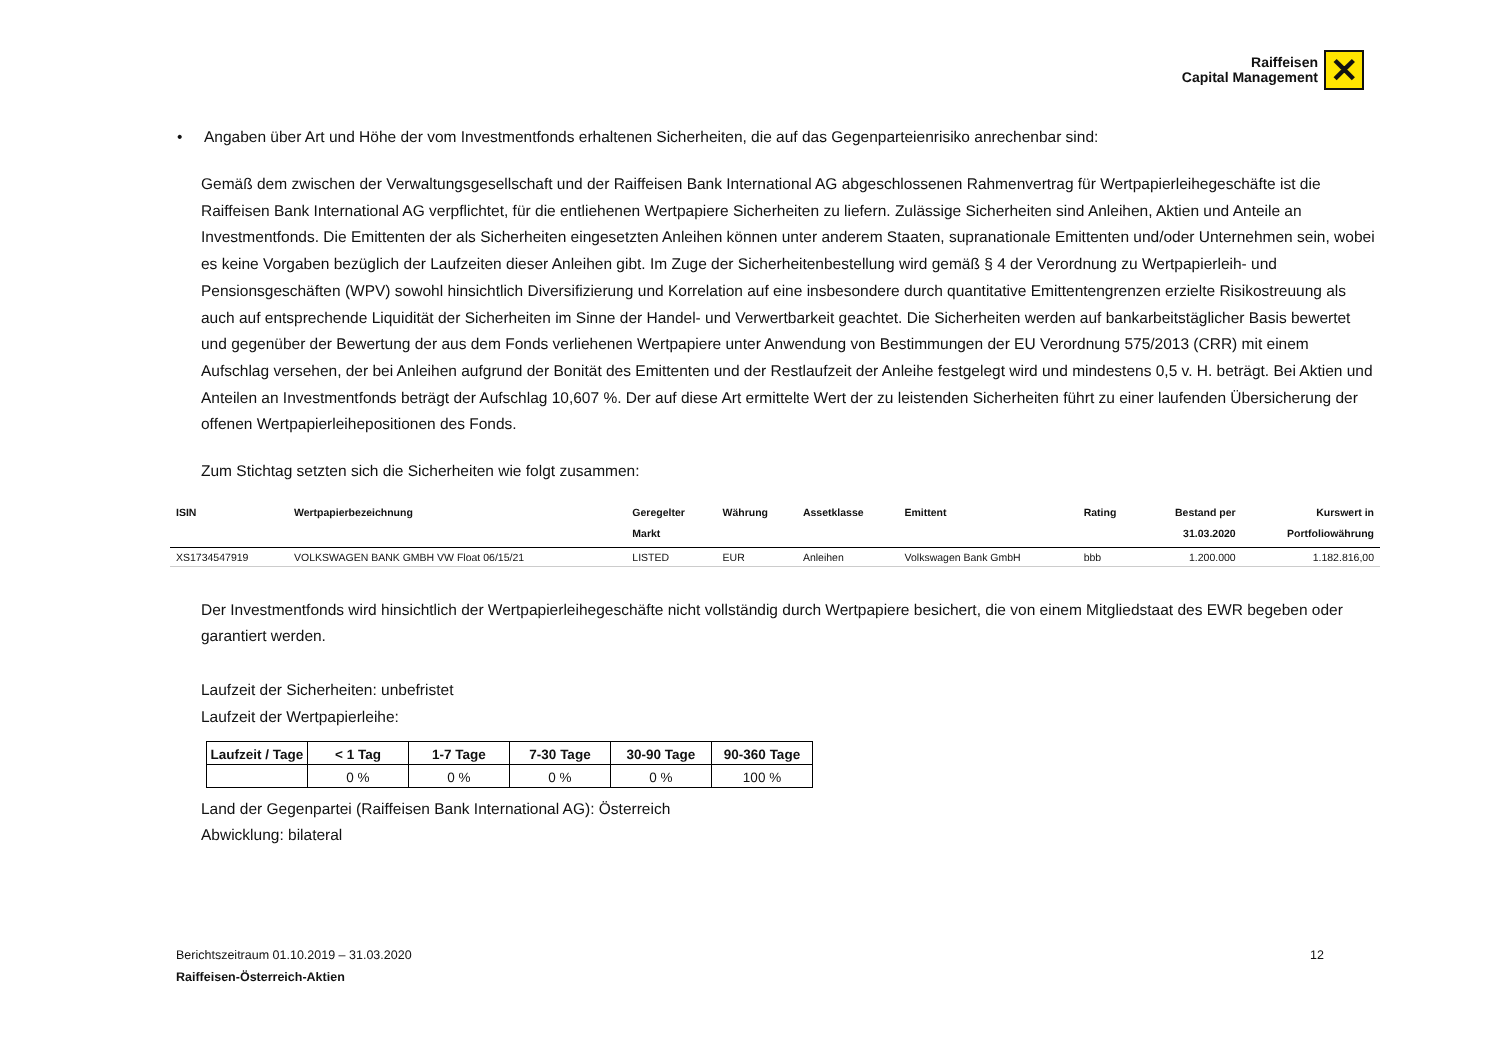Raiffeisen
Capital Management
✕
• Angaben über Art und Höhe der vom Investmentfonds erhaltenen Sicherheiten, die auf das Gegenparteienrisiko anrechenbar sind:
Gemäß dem zwischen der Verwaltungsgesellschaft und der Raiffeisen Bank International AG abgeschlossenen Rahmenvertrag für Wertpapierleihegeschäfte ist die Raiffeisen Bank International AG verpflichtet, für die entliehenen Wertpapiere Sicherheiten zu liefern. Zulässige Sicherheiten sind Anleihen, Aktien und Anteile an Investmentfonds. Die Emittenten der als Sicherheiten eingesetzten Anleihen können unter anderem Staaten, supranationale Emittenten und/oder Unternehmen sein, wobei es keine Vorgaben bezüglich der Laufzeiten dieser Anleihen gibt. Im Zuge der Sicherheitenbestellung wird gemäß § 4 der Verordnung zu Wertpapierleih- und Pensionsgeschäften (WPV) sowohl hinsichtlich Diversifizierung und Korrelation auf eine insbesondere durch quantitative Emittentengrenzen erzielte Risikostreuung als auch auf entsprechende Liquidität der Sicherheiten im Sinne der Handel- und Verwertbarkeit geachtet. Die Sicherheiten werden auf bankarbeitstäglicher Basis bewertet und gegenüber der Bewertung der aus dem Fonds verliehenen Wertpapiere unter Anwendung von Bestimmungen der EU Verordnung 575/2013 (CRR) mit einem Aufschlag versehen, der bei Anleihen aufgrund der Bonität des Emittenten und der Restlaufzeit der Anleihe festgelegt wird und mindestens 0,5 v. H. beträgt. Bei Aktien und Anteilen an Investmentfonds beträgt der Aufschlag 10,607 %. Der auf diese Art ermittelte Wert der zu leistenden Sicherheiten führt zu einer laufenden Übersicherung der offenen Wertpapierleihepositionen des Fonds.
Zum Stichtag setzten sich die Sicherheiten wie folgt zusammen:
| ISIN | Wertpapierbezeichnung | Geregelter Markt | Währung | Assetklasse | Emittent | Rating | Bestand per 31.03.2020 | Kurswert in Portfoliowährung |
| --- | --- | --- | --- | --- | --- | --- | --- | --- |
| XS1734547919 | VOLKSWAGEN BANK GMBH VW Float 06/15/21 | LISTED | EUR | Anleihen | Volkswagen Bank GmbH | bbb | 1.200.000 | 1.182.816,00 |
Der Investmentfonds wird hinsichtlich der Wertpapierleihegeschäfte nicht vollständig durch Wertpapiere besichert, die von einem Mitgliedstaat des EWR begeben oder garantiert werden.
Laufzeit der Sicherheiten: unbefristet
Laufzeit der Wertpapierleihe:
| Laufzeit / Tage | < 1 Tag | 1-7 Tage | 7-30 Tage | 30-90 Tage | 90-360 Tage |
| --- | --- | --- | --- | --- | --- |
| | 0 % | 0 % | 0 % | 0 % | 100 % |
Land der Gegenpartei (Raiffeisen Bank International AG): Österreich
Abwicklung: bilateral
Berichtszeitraum 01.10.2019 – 31.03.2020 12
Raiffeisen-Österreich-Aktien